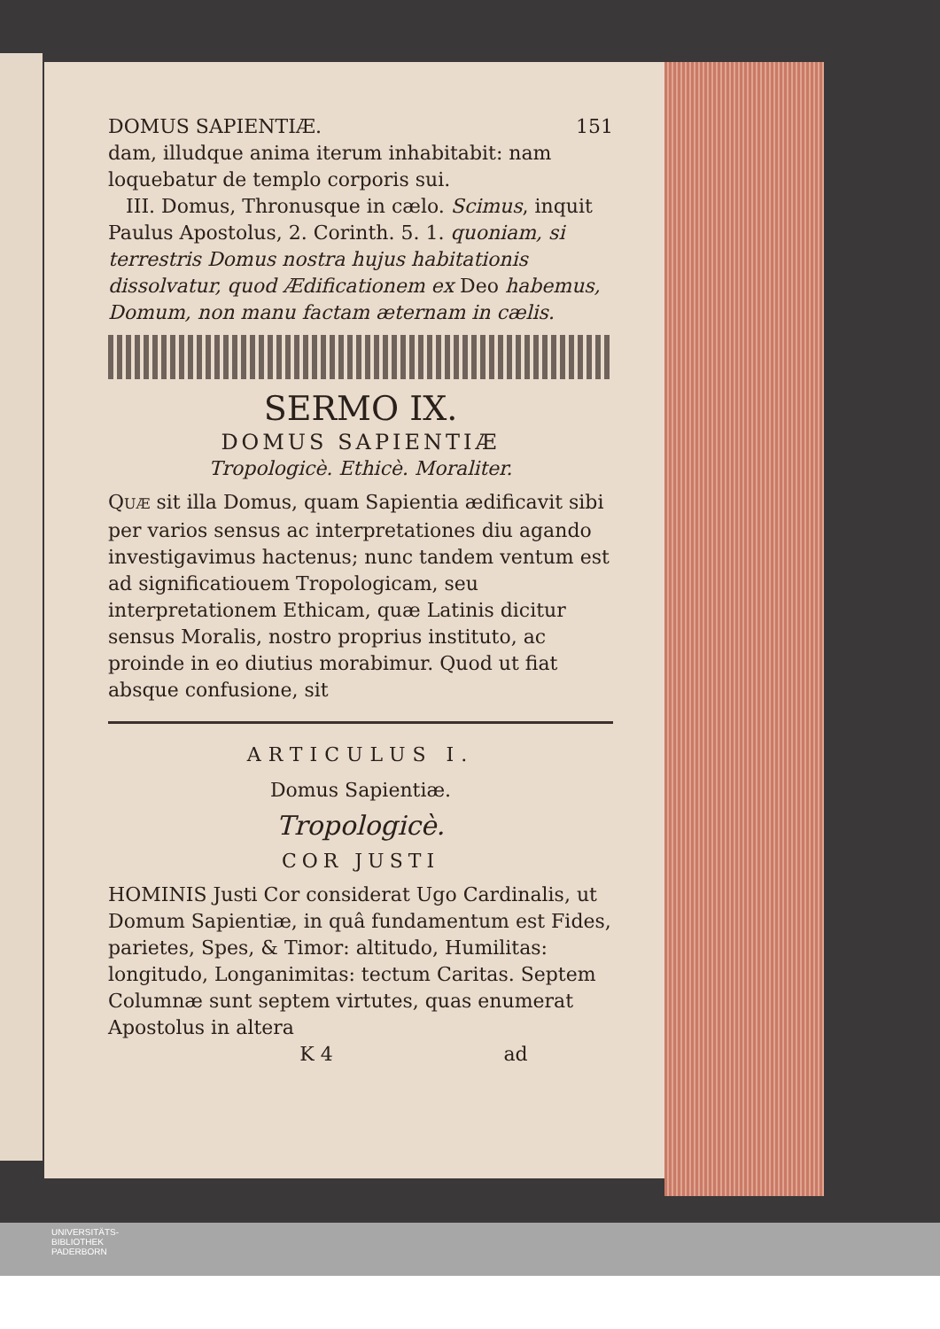DOMUS SAPIENTIÆ. 151
dam, illudque anima iterum inhabitabit: nam loquebatur de templo corporis sui.
III. Domus, Thronusque in cælo. Scimus, inquit Paulus Apostolus, 2. Corinth. 5. 1. quoniam, si terrestris Domus nostra hujus habitationis dissolvatur, quod Ædificationem ex Deo habemus, Domum, non manu factam æternam in cælis.
SERMO IX.
DOMUS SAPIENTIÆ
Tropologicè. Ethicè. Moraliter.
QUÆ sit illa Domus, quam Sapientia ædificavit sibi per varios sensus ac interpretationes diu agando investigavimus hactenus; nunc tandem ventum est ad significatiouem Tropologicam, seu interpretationem Ethicam, quæ Latinis dicitur sensus Moralis, nostro proprius instituto, ac proinde in eo diutius morabimur. Quod ut fiat absque confusione, sit
ARTICULUS I.
Domus Sapientiæ.
Tropologicè.
COR JUSTI
HOMINIS Justi Cor considerat Ugo Cardinalis, ut Domum Sapientiæ, in quâ fundamentum est Fides, parietes, Spes, & Timor: altitudo, Humilitas: longitudo, Longanimitas: tectum Caritas. Septem Columnæ sunt septem virtutes, quas enumerat Apostolus in altera
K 4 ad
UNIVERSITÄTS-
BIBLIOTHEK
PADERBORN